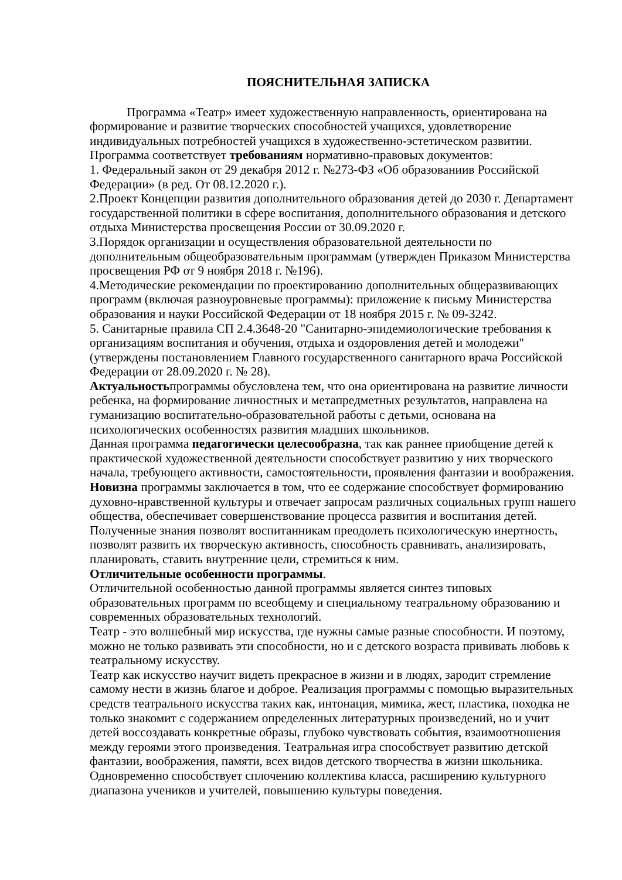ПОЯСНИТЕЛЬНАЯ ЗАПИСКА
Программа «Театр» имеет художественную направленность, ориентирована на формирование и развитие творческих способностей учащихся, удовлетворение индивидуальных потребностей учащихся в художественно-эстетическом развитии.
Программа соответствует требованиям нормативно-правовых документов:
1. Федеральный закон от 29 декабря 2012 г. №273-ФЗ «Об образованиив Российской Федерации» (в ред. От 08.12.2020 г.).
2.Проект Концепции развития дополнительного образования детей до 2030 г. Департамент государственной политики в сфере воспитания, дополнительного образования и детского отдыха Министерства просвещения России от 30.09.2020 г.
3.Порядок организации и осуществления образовательной деятельности по дополнительным общеобразовательным программам (утвержден Приказом Министерства просвещения РФ от 9 ноября 2018 г. №196).
4.Методические рекомендации по проектированию дополнительных общеразвивающих программ (включая разноуровневые программы): приложение к письму Министерства образования и науки Российской Федерации от 18 ноября 2015 г. № 09-3242.
5. Санитарные правила СП 2.4.3648-20 "Санитарно-эпидемиологические требования к организациям воспитания и обучения, отдыха и оздоровления детей и молодежи" (утверждены постановлением Главного государственного санитарного врача Российской Федерации от 28.09.2020 г. № 28).
Актуальностьпрограммы обусловлена тем, что она ориентирована на развитие личности ребенка, на формирование личностных и метапредметных результатов, направлена на гуманизацию воспитательно-образовательной работы с детьми, основана на психологических особенностях развития младших школьников.
Данная программа педагогически целесообразна, так как раннее приобщение детей к практической художественной деятельности способствует развитию у них творческого начала, требующего активности, самостоятельности, проявления фантазии и воображения.
Новизна программы заключается в том, что ее содержание способствует формированию духовно-нравственной культуры и отвечает запросам различных социальных групп нашего общества, обеспечивает совершенствование процесса развития и воспитания детей.
Полученные знания позволят воспитанникам преодолеть психологическую инертность, позволят развить их творческую активность, способность сравнивать, анализировать, планировать, ставить внутренние цели, стремиться к ним.
Отличительные особенности программы.
Отличительной особенностью данной программы является синтез типовых образовательных программ по всеобщему и специальному театральному образованию и современных образовательных технологий.
Театр - это волшебный мир искусства, где нужны самые разные способности. И поэтому, можно не только развивать эти способности, но и с детского возраста прививать любовь к театральному искусству.
Театр как искусство научит видеть прекрасное в жизни и в людях, зародит стремление самому нести в жизнь благое и доброе. Реализация программы с помощью выразительных средств театрального искусства таких как, интонация, мимика, жест, пластика, походка не только знакомит с содержанием определенных литературных произведений, но и учит детей воссоздавать конкретные образы, глубоко чувствовать события, взаимоотношения между героями этого произведения. Театральная игра способствует развитию детской фантазии, воображения, памяти, всех видов детского творчества в жизни школьника. Одновременно способствует сплочению коллектива класса, расширению культурного диапазона учеников и учителей, повышению культуры поведения.